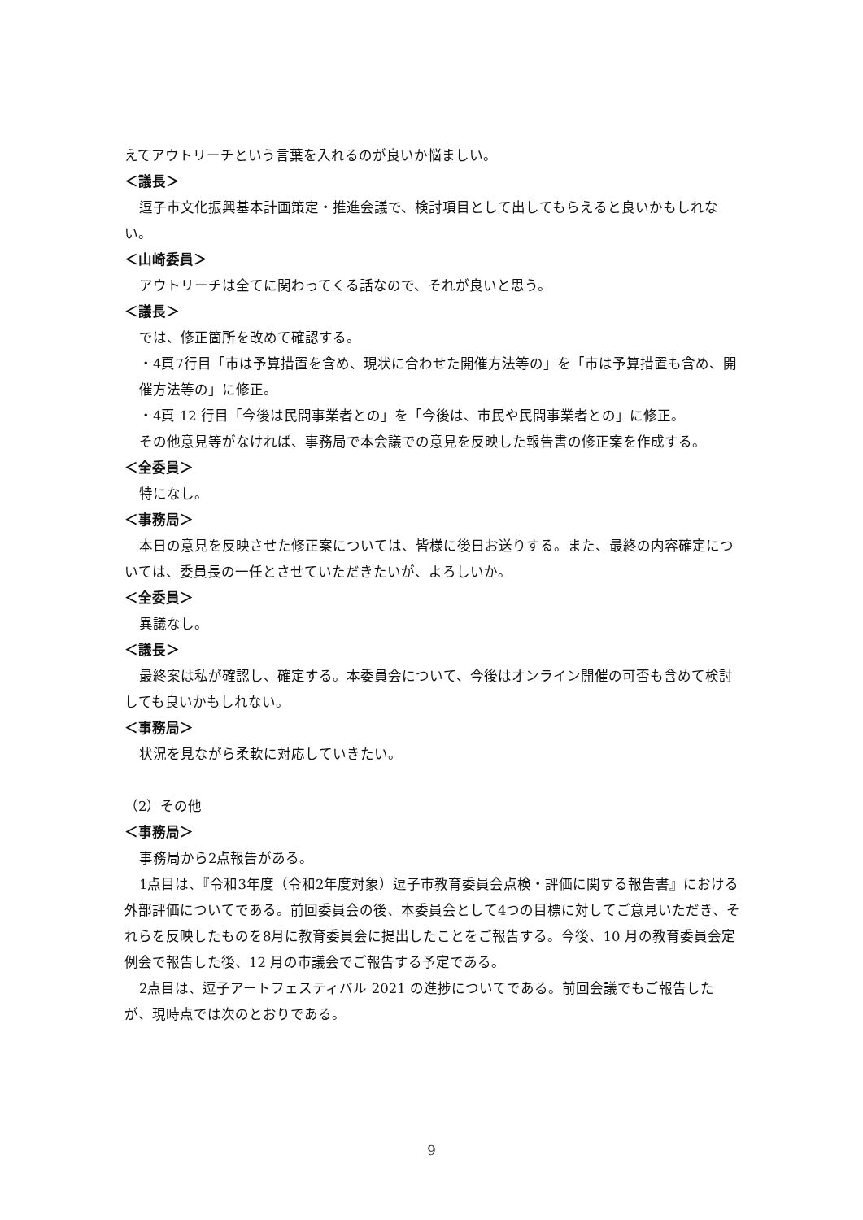えてアウトリーチという言葉を入れるのが良いか悩ましい。
＜議長＞
逗子市文化振興基本計画策定・推進会議で、検討項目として出してもらえると良いかもしれない。
＜山崎委員＞
アウトリーチは全てに関わってくる話なので、それが良いと思う。
＜議長＞
では、修正箇所を改めて確認する。
・4頁7行目「市は予算措置を含め、現状に合わせた開催方法等の」を「市は予算措置も含め、開催方法等の」に修正。
・4頁 12 行目「今後は民間事業者との」を「今後は、市民や民間事業者との」に修正。
その他意見等がなければ、事務局で本会議での意見を反映した報告書の修正案を作成する。
＜全委員＞
特になし。
＜事務局＞
本日の意見を反映させた修正案については、皆様に後日お送りする。また、最終の内容確定については、委員長の一任とさせていただきたいが、よろしいか。
＜全委員＞
異議なし。
＜議長＞
最終案は私が確認し、確定する。本委員会について、今後はオンライン開催の可否も含めて検討しても良いかもしれない。
＜事務局＞
状況を見ながら柔軟に対応していきたい。
（2）その他
＜事務局＞
事務局から2点報告がある。
1点目は、『令和3年度（令和2年度対象）逗子市教育委員会点検・評価に関する報告書』における外部評価についてである。前回委員会の後、本委員会として4つの目標に対してご意見いただき、それらを反映したものを8月に教育委員会に提出したことをご報告する。今後、10 月の教育委員会定例会で報告した後、12 月の市議会でご報告する予定である。
2点目は、逗子アートフェスティバル 2021 の進捗についてである。前回会議でもご報告したが、現時点では次のとおりである。
9